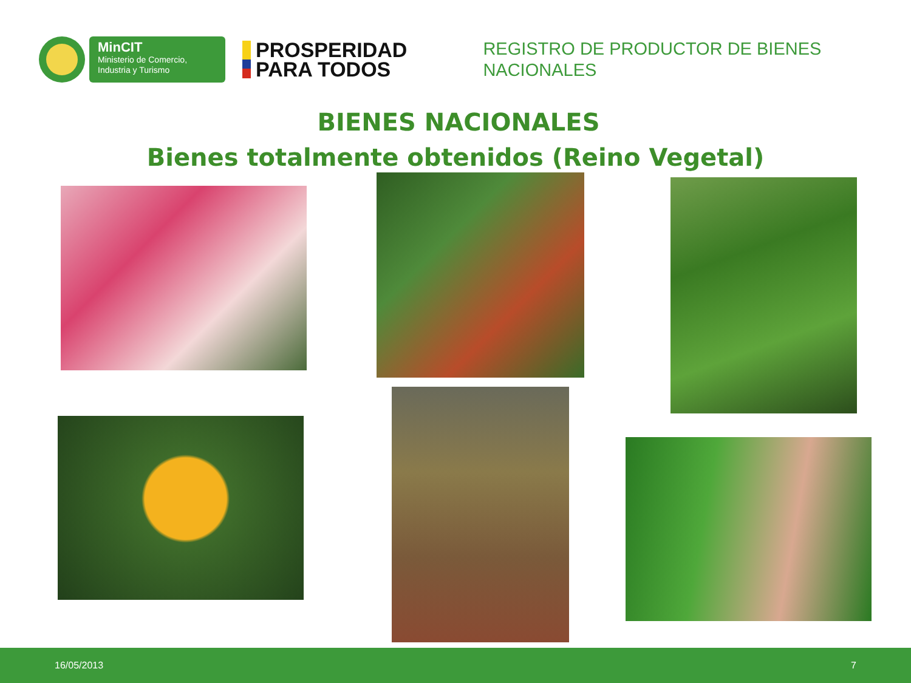MinCIT
Ministerio de Comercio,
Industria y Turismo
PROSPERIDAD
PARA TODOS
REGISTRO DE PRODUCTOR DE BIENES NACIONALES
BIENES NACIONALES
Bienes totalmente obtenidos (Reino Vegetal)
16/05/2013 7